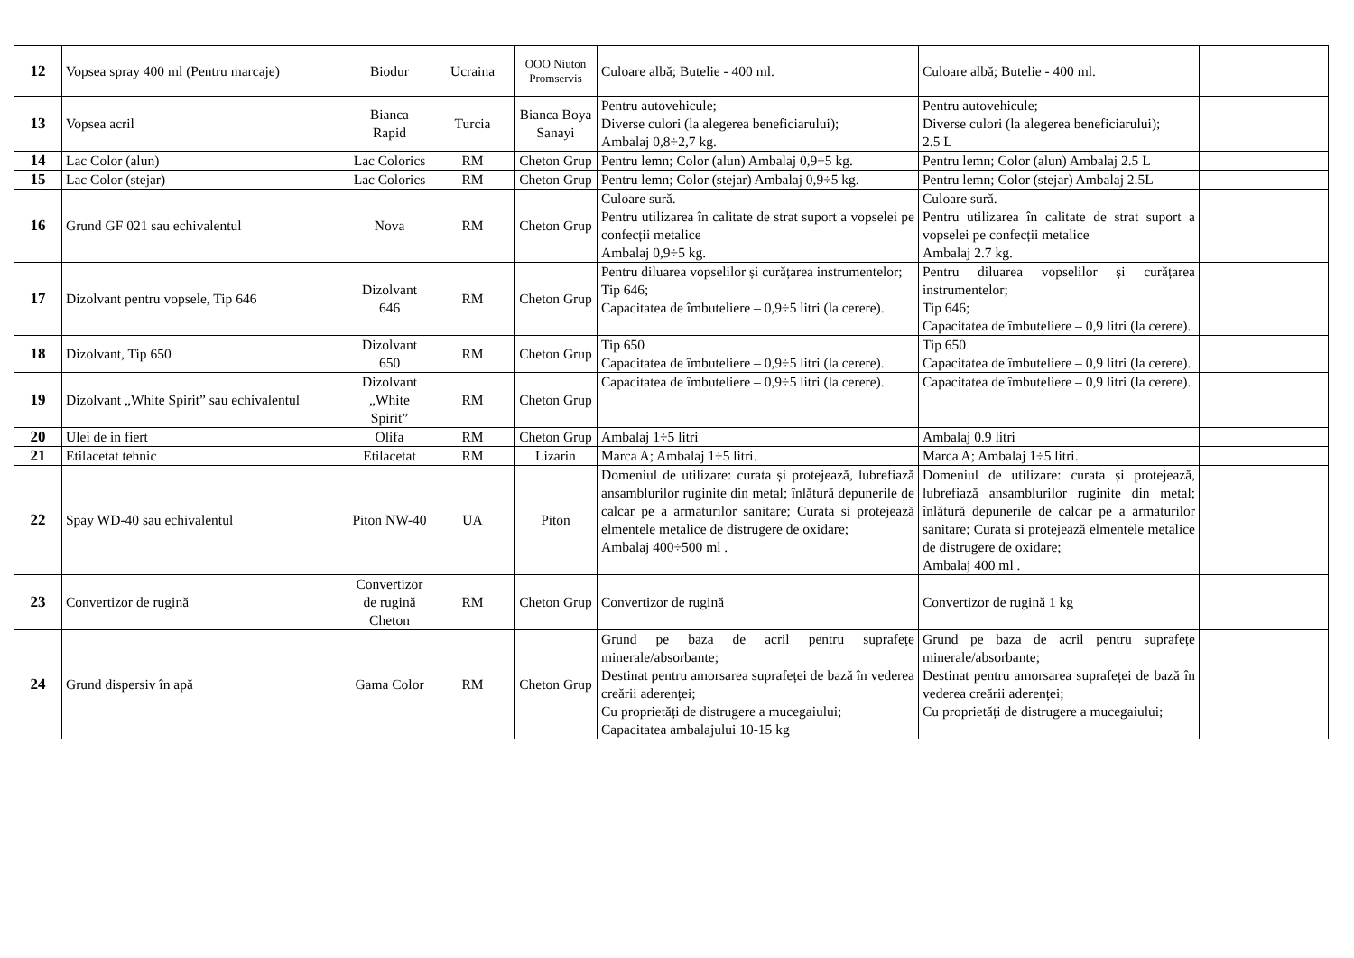| 12 | Vopsea spray 400 ml (Pentru marcaje) | Biodur | Ucraina | OOO Niuton Promservis | Culoare albă; Butelie - 400 ml. | Culoare albă; Butelie - 400 ml. | |
| 13 | Vopsea acril | Bianca Rapid | Turcia | Bianca Boya Sanayi | Pentru autovehicule; Diverse culori (la alegerea beneficiarului); Ambalaj 0,8÷2,7 kg. | Pentru autovehicule; Diverse culori (la alegerea beneficiarului); 2.5 L | |
| 14 | Lac Color (alun) | Lac Colorics | RM | Cheton Grup | Pentru lemn; Color (alun) Ambalaj 0,9÷5 kg. | Pentru lemn; Color (alun) Ambalaj 2.5 L | |
| 15 | Lac Color (stejar) | Lac Colorics | RM | Cheton Grup | Pentru lemn; Color (stejar) Ambalaj 0,9÷5 kg. | Pentru lemn; Color (stejar) Ambalaj 2.5L | |
| 16 | Grund GF 021 sau echivalentul | Nova | RM | Cheton Grup | Culoare sură. Pentru utilizarea în calitate de strat suport a vopselei pe confecții metalice Ambalaj 0,9÷5 kg. | Culoare sură. Pentru utilizarea în calitate de strat suport a vopselei pe confecții metalice Ambalaj 2.7 kg. | |
| 17 | Dizolvant pentru vopsele, Tip 646 | Dizolvant 646 | RM | Cheton Grup | Pentru diluarea vopselilor și curățarea instrumentelor; Tip 646; Capacitatea de îmbuteliere – 0,9÷5 litri (la cerere). | Pentru diluarea vopselilor și curățarea instrumentelor; Tip 646; Capacitatea de îmbuteliere – 0,9 litri (la cerere). | |
| 18 | Dizolvant, Tip 650 | Dizolvant 650 | RM | Cheton Grup | Tip 650 Capacitatea de îmbuteliere – 0,9÷5 litri (la cerere). | Tip 650 Capacitatea de îmbuteliere – 0,9 litri (la cerere). | |
| 19 | Dizolvant „White Spirit” sau echivalentul | Dizolvant „White Spirit” | RM | Cheton Grup | Capacitatea de îmbuteliere – 0,9÷5 litri (la cerere). | Capacitatea de îmbuteliere – 0,9 litri (la cerere). | |
| 20 | Ulei de in fiert | Olifa | RM | Cheton Grup | Ambalaj 1÷5 litri | Ambalaj 0.9 litri | |
| 21 | Etilacetat tehnic | Etilacetat | RM | Lizarin | Marca A; Ambalaj 1÷5 litri. | Marca A; Ambalaj 1÷5 litri. | |
| 22 | Spay WD-40 sau echivalentul | Piton NW-40 | UA | Piton | Domeniul de utilizare: curata și protejează, lubrefiază ansamblurilor ruginite din metal; înlătură depunerile de calcar pe a armaturilor sanitare; Curata si protejează elmentele metalice de distrugere de oxidare; Ambalaj 400÷500 ml . | Domeniul de utilizare: curata și protejează, lubrefiază ansamblurilor ruginite din metal; înlătură depunerile de calcar pe a armaturilor sanitare; Curata si protejează elmentele metalice de distrugere de oxidare; Ambalaj 400 ml . | |
| 23 | Convertizor de rugină | Convertizor de rugină Cheton | RM | Cheton Grup | Convertizor de rugină | Convertizor de rugină 1 kg | |
| 24 | Grund dispersiv în apă | Gama Color | RM | Cheton Grup | Grund pe baza de acril pentru suprafețe minerale/absorbante; Destinat pentru amorsarea suprafeței de bază în vederea creării aderenței; Cu proprietăți de distrugere a mucegaiului; Capacitatea ambalajului 10-15 kg | Grund pe baza de acril pentru suprafețe minerale/absorbante; Destinat pentru amorsarea suprafeței de bază în vederea creării aderenței; Cu proprietăți de distrugere a mucegaiului; | |